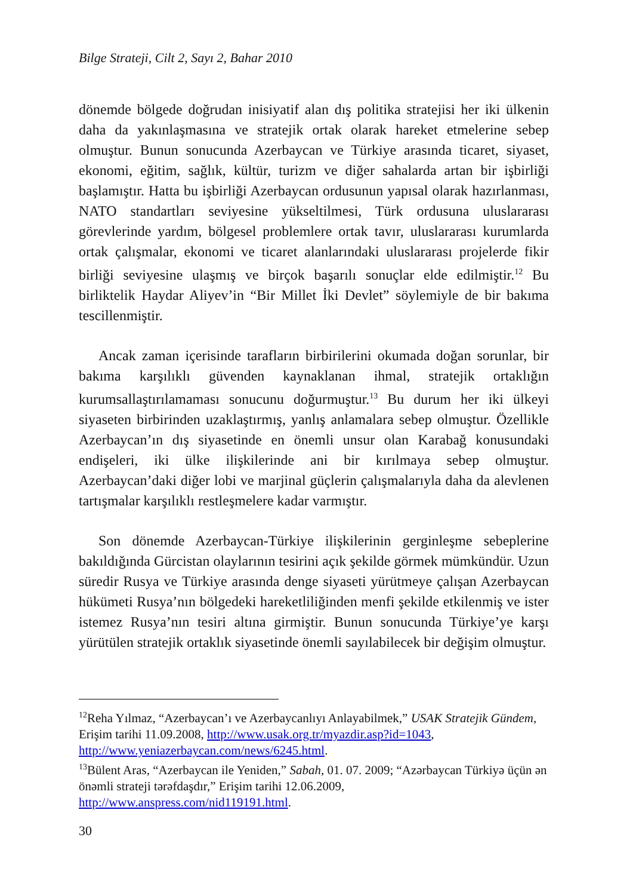Bilge Strateji, Cilt 2, Sayı 2, Bahar 2010
dönemde bölgede doğrudan inisiyatif alan dış politika stratejisi her iki ülkenin daha da yakınlaşmasına ve stratejik ortak olarak hareket etmelerine sebep olmuştur. Bunun sonucunda Azerbaycan ve Türkiye arasında ticaret, siyaset, ekonomi, eğitim, sağlık, kültür, turizm ve diğer sahalarda artan bir işbirliği başlamıştır. Hatta bu işbirliği Azerbaycan ordusunun yapısal olarak hazırlanması, NATO standartları seviyesine yükseltilmesi, Türk ordusuna uluslararası görevlerinde yardım, bölgesel problemlere ortak tavır, uluslararası kurumlarda ortak çalışmalar, ekonomi ve ticaret alanlarındaki uluslararası projelerde fikir birliği seviyesine ulaşmış ve birçok başarılı sonuçlar elde edilmiştir.<sup>12</sup> Bu birliktelik Haydar Aliyev’in “Bir Millet İki Devlet” söylemiyle de bir bakıma tescillenmiştir.
Ancak zaman içerisinde tarafların birbirilerini okumada doğan sorunlar, bir bakıma karşılıklı güvenden kaynaklanan ihmal, stratejik ortaklığın kurumsallaştırılamaması sonucunu doğurmuştur.<sup>13</sup> Bu durum her iki ülkeyi siyaseten birbirinden uzaklaştırmış, yanlış anlamalara sebep olmuştur. Özellikle Azerbaycan’ın dış siyasetinde en önemli unsur olan Karabağ konusundaki endişeleri, iki ülke ilişkilerinde ani bir kırılmaya sebep olmuştur. Azerbaycan’daki diğer lobi ve marjinal güçlerin çalışmalarıyla daha da alevlenen tartışmalar karşılıklı restleşmelere kadar varmıştır.
Son dönemde Azerbaycan-Türkiye ilişkilerinin gerginleşme sebeplerine bakıldığında Gürcistan olaylarının tesirini açık şekilde görmek mümkündür. Uzun süredir Rusya ve Türkiye arasında denge siyaseti yürütmeye çalışan Azerbaycan hükümeti Rusya’nın bölgedeki hareketliliğinden menfi şekilde etkilenmiş ve ister istemez Rusya’nın tesiri altına girmiştir. Bunun sonucunda Türkiye’ye karşı yürütülen stratejik ortaklık siyasetinde önemli sayılabilecek bir değişim olmuştur.
<sup>12</sup> Reha Yılmaz, “Azerbaycan’ı ve Azerbaycanlıyı Anlayabilmek,” USAK Stratejik Gündem, Erişim tarihi 11.09.2008, http://www.usak.org.tr/myazdir.asp?id=1043, http://www.yeniazerbaycan.com/news/6245.html.
<sup>13</sup>Bülent Aras, “Azerbaycan ile Yeniden,” Sabah, 01. 07. 2009; “Azərbaycan Türkiyə üçün ən önəmli strateji tərəfdaşdır,” Erişim tarihi 12.06.2009, http://www.anspress.com/nid119191.html.
30